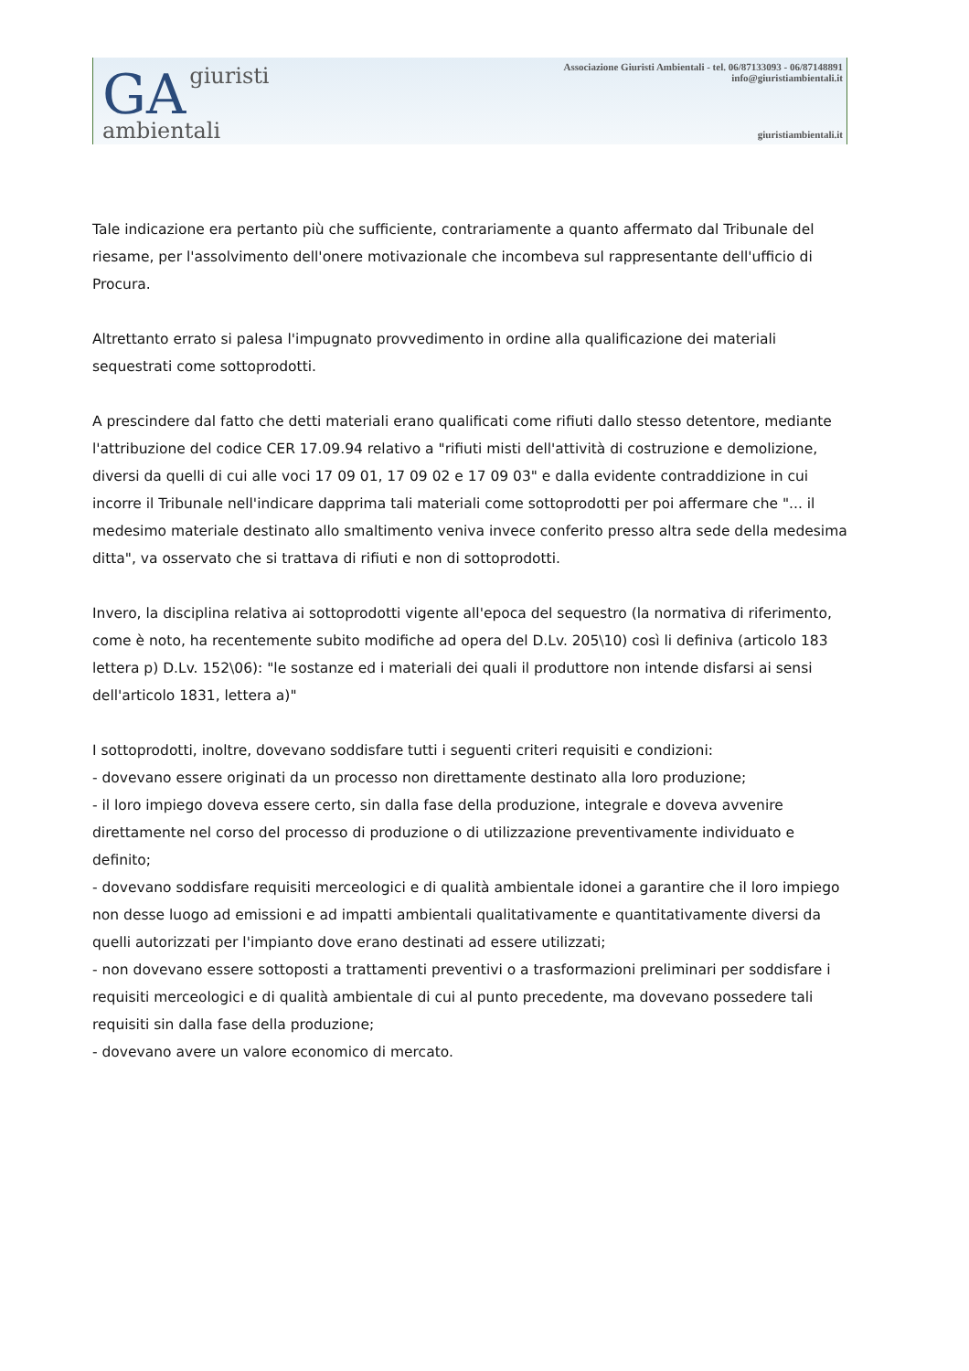GA giuristi
ambientali
Associazione Giuristi Ambientali - tel. 06/87133093 - 06/87148891
info@giuristiambientali.it
giuristiambientali.it
Tale indicazione era pertanto più che sufficiente, contrariamente a quanto affermato dal Tribunale del riesame, per l'assolvimento dell'onere motivazionale che incombeva sul rappresentante dell'ufficio di Procura.
Altrettanto errato si palesa l'impugnato provvedimento in ordine alla qualificazione dei materiali sequestrati come sottoprodotti.
A prescindere dal fatto che detti materiali erano qualificati come rifiuti dallo stesso detentore, mediante l'attribuzione del codice CER 17.09.94 relativo a "rifiuti misti dell'attività di costruzione e demolizione, diversi da quelli di cui alle voci 17 09 01, 17 09 02 e 17 09 03" e dalla evidente contraddizione in cui incorre il Tribunale nell'indicare dapprima tali materiali come sottoprodotti per poi affermare che "... il medesimo materiale destinato allo smaltimento veniva invece conferito presso altra sede della medesima ditta", va osservato che si trattava di rifiuti e non di sottoprodotti.
Invero, la disciplina relativa ai sottoprodotti vigente all'epoca del sequestro (la normativa di riferimento, come è noto, ha recentemente subito modifiche ad opera del D.Lv. 205\10) così li definiva (articolo 183 lettera p) D.Lv. 152\06): "le sostanze ed i materiali dei quali il produttore non intende disfarsi ai sensi dell'articolo 1831, lettera a)"
I sottoprodotti, inoltre, dovevano soddisfare tutti i seguenti criteri requisiti e condizioni:
- dovevano essere originati da un processo non direttamente destinato alla loro produzione;
- il loro impiego doveva essere certo, sin dalla fase della produzione, integrale e doveva avvenire direttamente nel corso del processo di produzione o di utilizzazione preventivamente individuato e definito;
- dovevano soddisfare requisiti merceologici e di qualità ambientale idonei a garantire che il loro impiego non desse luogo ad emissioni e ad impatti ambientali qualitativamente e quantitativamente diversi da quelli autorizzati per l'impianto dove erano destinati ad essere utilizzati;
- non dovevano essere sottoposti a trattamenti preventivi o a trasformazioni preliminari per soddisfare i requisiti merceologici e di qualità ambientale di cui al punto precedente, ma dovevano possedere tali requisiti sin dalla fase della produzione;
- dovevano avere un valore economico di mercato.